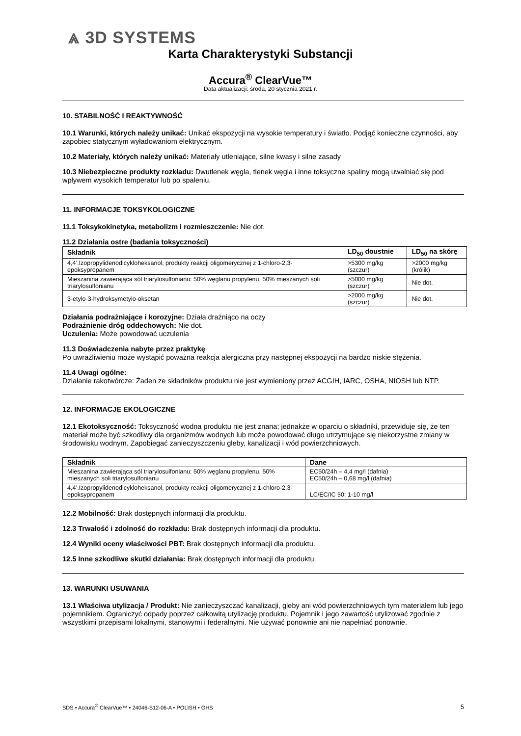⩓ 3D SYSTEMS
Karta Charakterystyki Substancji
Accura<sup>®</sup> ClearVue™
Data aktualizacji: środa, 20 stycznia 2021 r.
10. STABILNOŚĆ I REAKTYWNOŚĆ
10.1 Warunki, których należy unikać: Unikać ekspozycji na wysokie temperatury i światło. Podjąć konieczne czynności, aby zapobiec statycznym wyładowaniom elektrycznym.
10.2 Materiały, których należy unikać: Materiały utleniające, silne kwasy i silne zasady
10.3 Niebezpieczne produkty rozkładu: Dwutlenek węgla, tlenek węgla i inne toksyczne spaliny mogą uwalniać się pod wpływem wysokich temperatur lub po spaleniu.
11. INFORMACJE TOKSYKOLOGICZNE
11.1 Toksykokinetyka, metabolizm i rozmieszczenie: Nie dot.
11.2 Działania ostre (badania toksyczności)
| Składnik | LD<sub>50</sub> doustnie | LD<sub>50</sub> na skórę |
| --- | --- | --- |
| 4,4’.Izopropylidenodicykloheksanol, produkty reakcji oligomerycznej z 1-chloro-2,3-epoksypropanem | >5300 mg/kg (szczur) | >2000 mg/kg (królik) |
| Mieszanina zawierająca sól triarylosulfonianu: 50% węglanu propylenu, 50% mieszanych soli triarylosulfonianu | >5000 mg/kg (szczur) | Nie dot. |
| 3-etylo-3-hydroksymetylo-oksetan | >2000 mg/kg (szczur) | Nie dot. |
Działania podrażniające i korozyjne: Działa drażniąco na oczy
Podrażnienie dróg oddechowych: Nie dot.
Uczulenia: Może powodować uczulenia
11.3 Doświadczenia nabyte przez praktykę
Po uwrażliwieniu może wystąpić poważna reakcja alergiczna przy następnej ekspozycji na bardzo niskie stężenia.
11.4 Uwagi ogólne:
Działanie rakotwórcze: Żaden ze składników produktu nie jest wymieniony przez ACGIH, IARC, OSHA, NIOSH lub NTP.
12. INFORMACJE EKOLOGICZNE
12.1 Ekotoksyczność: Toksyczność wodna produktu nie jest znana; jednakże w oparciu o składniki, przewiduje się, że ten materiał może być szkodliwy dla organizmów wodnych lub może powodować długo utrzymujące się niekorzystne zmiany w środowisku wodnym. Zapobiegać zanieczyszczeniu gleby, kanalizacji i wód powierzchniowych.
| Składnik | Dane |
| --- | --- |
| Mieszanina zawierająca sól triarylosulfonianu: 50% węglanu propylenu, 50% mieszanych soli triarylosulfonianu | EC50/24h – 4,4 mg/l (dafnia) EC50/24h – 0,68 mg/l (dafnia) |
| 4,4’.Izopropylidenodicykloheksanol, produkty reakcji oligomerycznej z 1-chloro-2,3-epoksypropanem | LC/EC/IC 50: 1-10 mg/l |
12.2 Mobilność: Brak dostępnych informacji dla produktu.
12.3 Trwałość i zdolność do rozkładu: Brak dostępnych informacji dla produktu.
12.4 Wyniki oceny właściwości PBT: Brak dostępnych informacji dla produktu.
12.5 Inne szkodliwe skutki działania: Brak dostępnych informacji dla produktu.
13. WARUNKI USUWANIA
13.1 Właściwa utylizacja / Produkt: Nie zanieczyszczać kanalizacji, gleby ani wód powierzchniowych tym materiałem lub jego pojemnikiem. Ograniczyć odpady poprzez całkowitą utylizację produktu. Pojemnik i jego zawartość utylizować zgodnie z wszystkimi przepisami lokalnymi, stanowymi i federalnymi. Nie używać ponownie ani nie napełniać ponownie.
SDS • Accura<sup>®</sup> ClearVue™ • 24046-S12-06-A • POLISH • GHS 5